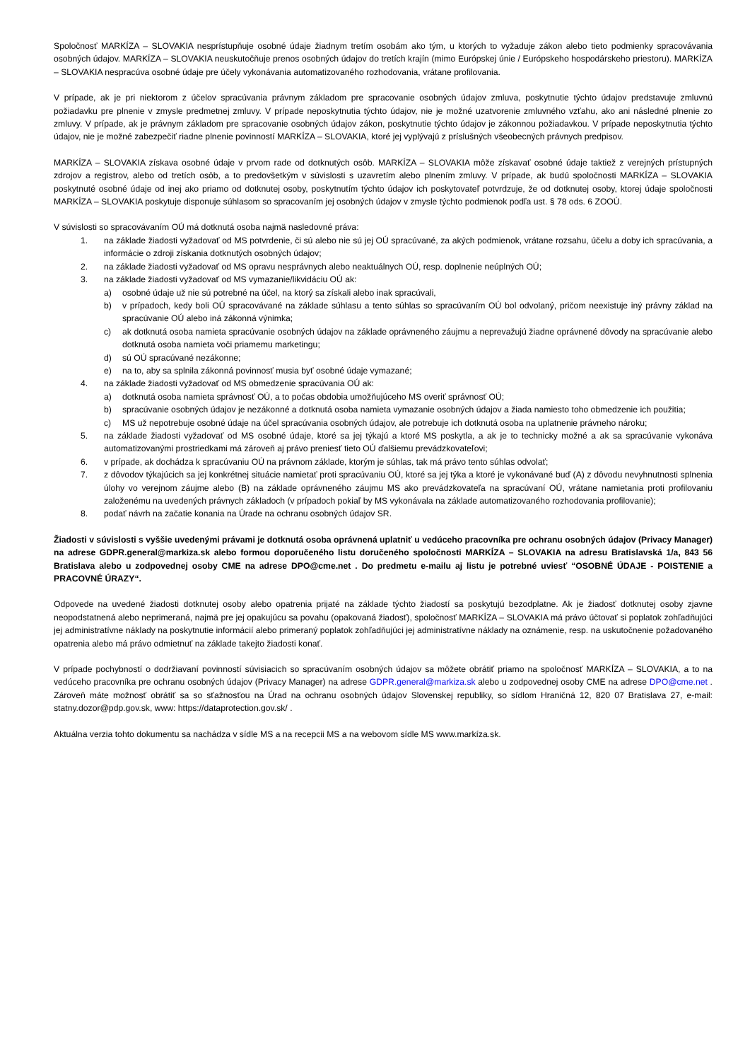Spoločnosť MARKÍZA – SLOVAKIA nesprístupňuje osobné údaje žiadnym tretím osobám ako tým, u ktorých to vyžaduje zákon alebo tieto podmienky spracovávania osobných údajov. MARKÍZA – SLOVAKIA neuskutočňuje prenos osobných údajov do tretích krajín (mimo Európskej únie / Európskeho hospodárskeho priestoru). MARKÍZA – SLOVAKIA nespracúva osobné údaje pre účely vykonávania automatizovaného rozhodovania, vrátane profilovania.
V prípade, ak je pri niektorom z účelov spracúvania právnym základom pre spracovanie osobných údajov zmluva, poskytnutie týchto údajov predstavuje zmluvnú požiadavku pre plnenie v zmysle predmetnej zmluvy. V prípade neposkytnutia týchto údajov, nie je možné uzatvorenie zmluvného vzťahu, ako ani následné plnenie zo zmluvy. V prípade, ak je právnym základom pre spracovanie osobných údajov zákon, poskytnutie týchto údajov je zákonnou požiadavkou. V prípade neposkytnutia týchto údajov, nie je možné zabezpečiť riadne plnenie povinností MARKÍZA – SLOVAKIA, ktoré jej vyplývajú z príslušných všeobecných právnych predpisov.
MARKÍZA – SLOVAKIA získava osobné údaje v prvom rade od dotknutých osôb. MARKÍZA – SLOVAKIA môže získavať osobné údaje taktiež z verejných prístupných zdrojov a registrov, alebo od tretích osôb, a to predovšetkým v súvislosti s uzavretím alebo plnením zmluvy. V prípade, ak budú spoločnosti MARKÍZA – SLOVAKIA poskytnuté osobné údaje od inej ako priamo od dotknutej osoby, poskytnutím týchto údajov ich poskytovateľ potvrdzuje, že od dotknutej osoby, ktorej údaje spoločnosti MARKÍZA – SLOVAKIA poskytuje disponuje súhlasom so spracovaním jej osobných údajov v zmysle týchto podmienok podľa ust. § 78 ods. 6 ZOOÚ.
V súvislosti so spracovávaním OÚ má dotknutá osoba najmä nasledovné práva:
1. na základe žiadosti vyžadovať od MS potvrdenie, či sú alebo nie sú jej OÚ spracúvané, za akých podmienok, vrátane rozsahu, účelu a doby ich spracúvania, a informácie o zdroji získania dotknutých osobných údajov;
2. na základe žiadosti vyžadovať od MS opravu nesprávnych alebo neaktuálnych OÚ, resp. doplnenie neúplných OÚ;
3. na základe žiadosti vyžadovať od MS vymazanie/likvidáciu OÚ ak:
a) osobné údaje už nie sú potrebné na účel, na ktorý sa získali alebo inak spracúvali,
b) v prípadoch, kedy boli OÚ spracovávané na základe súhlasu a tento súhlas so spracúvaním OÚ bol odvolaný, pričom neexistuje iný právny základ na spracúvanie OÚ alebo iná zákonná výnimka;
c) ak dotknutá osoba namieta spracúvanie osobných údajov na základe oprávneného záujmu a neprevažujú žiadne oprávnené dôvody na spracúvanie alebo dotknutá osoba namieta voči priamemu marketingu;
d) sú OÚ spracúvané nezákonne;
e) na to, aby sa splnila zákonná povinnosť musia byť osobné údaje vymazané;
4. na základe žiadosti vyžadovať od MS obmedzenie spracúvania OÚ ak:
a) dotknutá osoba namieta správnosť OÚ, a to počas obdobia umožňujúceho MS overiť správnosť OÚ;
b) spracúvanie osobných údajov je nezákonné a dotknutá osoba namieta vymazanie osobných údajov a žiada namiesto toho obmedzenie ich použitia;
c) MS už nepotrebuje osobné údaje na účel spracúvania osobných údajov, ale potrebuje ich dotknutá osoba na uplatnenie právneho nároku;
5. na základe žiadosti vyžadovať od MS osobné údaje, ktoré sa jej týkajú a ktoré MS poskytla, a ak je to technicky možné a ak sa spracúvanie vykonáva automatizovanými prostriedkami má zároveň aj právo preniesť tieto OÚ ďalšiemu prevádzkovateľovi;
6. v prípade, ak dochádza k spracúvaniu OÚ na právnom základe, ktorým je súhlas, tak má právo tento súhlas odvolať;
7. z dôvodov týkajúcich sa jej konkrétnej situácie namietať proti spracúvaniu OÚ, ktoré sa jej týka a ktoré je vykonávané buď (A) z dôvodu nevyhnutnosti splnenia úlohy vo verejnom záujme alebo (B) na základe oprávneného záujmu MS ako prevádzkovateľa na spracúvaní OÚ, vrátane namietania proti profilovaniu založenému na uvedených právnych základoch (v prípadoch pokiaľ by MS vykonávala na základe automatizovaného rozhodovania profilovanie);
8. podať návrh na začatie konania na Úrade na ochranu osobných údajov SR.
Žiadosti v súvislosti s vyššie uvedenými právami je dotknutá osoba oprávnená uplatniť u vedúceho pracovníka pre ochranu osobných údajov (Privacy Manager) na adrese GDPR.general@markiza.sk alebo formou doporučeného listu doručeného spoločnosti MARKÍZA – SLOVAKIA na adresu Bratislavská 1/a, 843 56 Bratislava alebo u zodpovednej osoby CME na adrese DPO@cme.net . Do predmetu e-mailu aj listu je potrebné uviesť “OSOBNÉ ÚDAJE - POISTENIE a PRACOVNÉ ÚRAZY“.
Odpovede na uvedené žiadosti dotknutej osoby alebo opatrenia prijaté na základe týchto žiadostí sa poskytujú bezodplatne. Ak je žiadosť dotknutej osoby zjavne neopodstatnená alebo neprimeraná, najmä pre jej opakujúcu sa povahu (opakovaná žiadosť), spoločnosť MARKÍZA – SLOVAKIA má právo účtovať si poplatok zohľadňujúci jej administratívne náklady na poskytnutie informácií alebo primeraný poplatok zohľadňujúci jej administratívne náklady na oznámenie, resp. na uskutočnenie požadovaného opatrenia alebo má právo odmietnuť na základe takejto žiadosti konať.
V prípade pochybností o dodržiavaní povinností súvisiacich so spracúvaním osobných údajov sa môžete obrátiť priamo na spoločnosť MARKÍZA – SLOVAKIA, a to na vedúceho pracovníka pre ochranu osobných údajov (Privacy Manager) na adrese GDPR.general@markiza.sk alebo u zodpovednej osoby CME na adrese DPO@cme.net . Zároveň máte možnosť obrátiť sa so sťažnosťou na Úrad na ochranu osobných údajov Slovenskej republiky, so sídlom Hraničná 12, 820 07 Bratislava 27, e-mail: statny.dozor@pdp.gov.sk, www: https://dataprotection.gov.sk/ .
Aktuálna verzia tohto dokumentu sa nachádza v sídle MS a na recepcii MS a na webovom sídle MS www.markíza.sk.